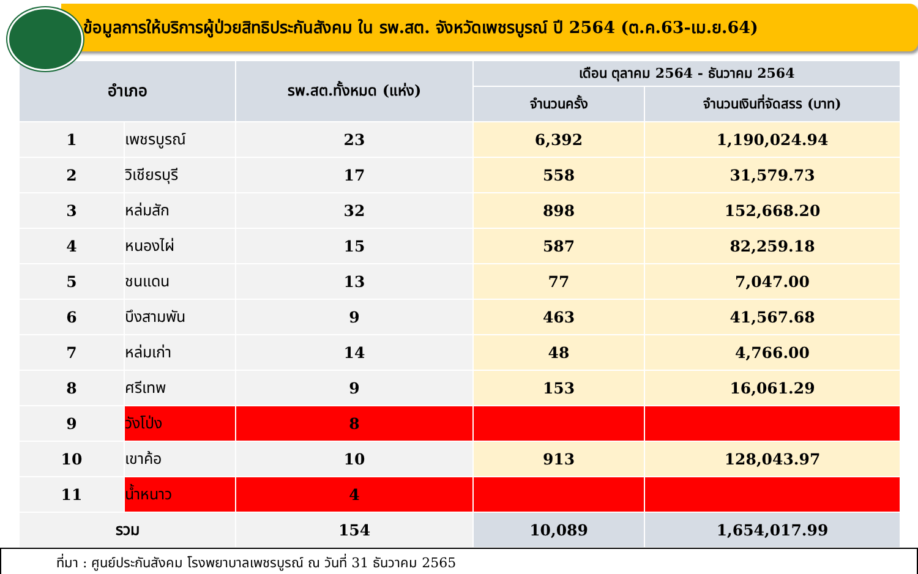ข้อมูลการให้บริการผู้ป่วยสิทธิประกันสังคม ใน รพ.สต. จังหวัดเพชรบูรณ์ ปี 2564 (ต.ค.63-เม.ย.64)
| อำเภอ | | รพ.สต.ทั้งหมด (แห่ง) | เดือน ตุลาคม 2564 - ธันวาคม 2564 | |
| --- | --- | --- | --- | --- |
| | | | จำนวนครั้ง | จำนวนเงินที่จัดสรร (บาท) |
| 1 | เพชรบูรณ์ | 23 | 6,392 | 1,190,024.94 |
| 2 | วิเชียรบุรี | 17 | 558 | 31,579.73 |
| 3 | หล่มสัก | 32 | 898 | 152,668.20 |
| 4 | หนองไผ่ | 15 | 587 | 82,259.18 |
| 5 | ชนแดน | 13 | 77 | 7,047.00 |
| 6 | บึงสามพัน | 9 | 463 | 41,567.68 |
| 7 | หล่มเก่า | 14 | 48 | 4,766.00 |
| 8 | ศรีเทพ | 9 | 153 | 16,061.29 |
| 9 | วังโป่ง | 8 | | |
| 10 | เขาค้อ | 10 | 913 | 128,043.97 |
| 11 | น้ำหนาว | 4 | | |
| รวม | | 154 | 10,089 | 1,654,017.99 |
ที่มา : ศูนย์ประกันสังคม โรงพยาบาลเพชรบูรณ์ ณ วันที่ 31 ธันวาคม 2565